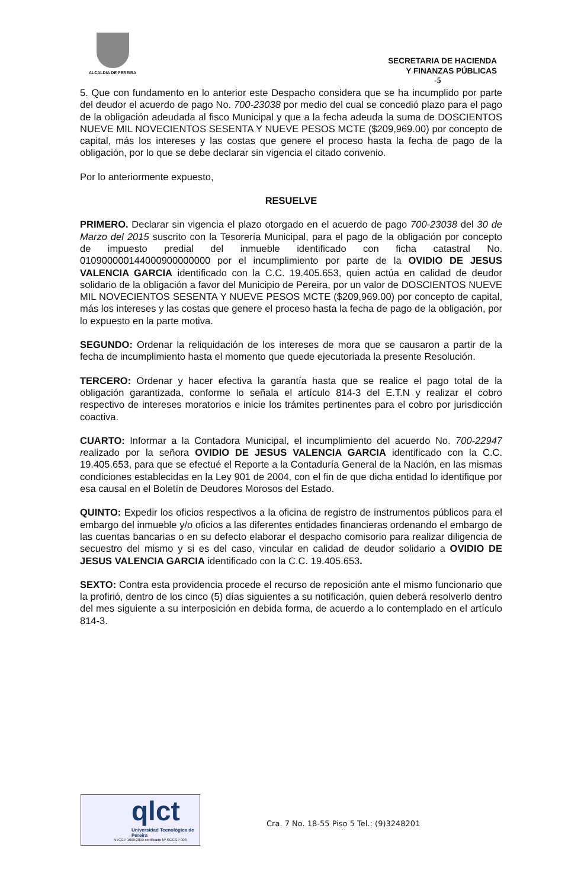ALCALDIA DE PEREIRA
SECRETARIA DE HACIENDA
Y FINANZAS PÚBLICAS
-5
5. Que con fundamento en lo anterior este Despacho considera que se ha incumplido por parte del deudor el acuerdo de pago No. 700-23038 por medio del cual se concedió plazo para el pago de la obligación adeudada al fisco Municipal y que a la fecha adeuda la suma de DOSCIENTOS NUEVE MIL NOVECIENTOS SESENTA Y NUEVE PESOS MCTE ($209,969.00) por concepto de capital, más los intereses y las costas que genere el proceso hasta la fecha de pago de la obligación, por lo que se debe declarar sin vigencia el citado convenio.
Por lo anteriormente expuesto,
RESUELVE
PRIMERO. Declarar sin vigencia el plazo otorgado en el acuerdo de pago 700-23038 del 30 de Marzo del 2015 suscrito con la Tesorería Municipal, para el pago de la obligación por concepto de impuesto predial del inmueble identificado con ficha catastral No. 010900000144000900000000 por el incumplimiento por parte de la OVIDIO DE JESUS VALENCIA GARCIA identificado con la C.C. 19.405.653, quien actúa en calidad de deudor solidario de la obligación a favor del Municipio de Pereira, por un valor de DOSCIENTOS NUEVE MIL NOVECIENTOS SESENTA Y NUEVE PESOS MCTE ($209,969.00) por concepto de capital, más los intereses y las costas que genere el proceso hasta la fecha de pago de la obligación, por lo expuesto en la parte motiva.
SEGUNDO: Ordenar la reliquidación de los intereses de mora que se causaron a partir de la fecha de incumplimiento hasta el momento que quede ejecutoriada la presente Resolución.
TERCERO: Ordenar y hacer efectiva la garantía hasta que se realice el pago total de la obligación garantizada, conforme lo señala el artículo 814-3 del E.T.N y realizar el cobro respectivo de intereses moratorios e inicie los trámites pertinentes para el cobro por jurisdicción coactiva.
CUARTO: Informar a la Contadora Municipal, el incumplimiento del acuerdo No. 700-22947 realizado por la señora OVIDIO DE JESUS VALENCIA GARCIA identificado con la C.C. 19.405.653, para que se efectué el Reporte a la Contaduría General de la Nación, en las mismas condiciones establecidas en la Ley 901 de 2004, con el fin de que dicha entidad lo identifique por esa causal en el Boletín de Deudores Morosos del Estado.
QUINTO: Expedir los oficios respectivos a la oficina de registro de instrumentos públicos para el embargo del inmueble y/o oficios a las diferentes entidades financieras ordenando el embargo de las cuentas bancarias o en su defecto elaborar el despacho comisorio para realizar diligencia de secuestro del mismo y si es del caso, vincular en calidad de deudor solidario a OVIDIO DE JESUS VALENCIA GARCIA identificado con la C.C. 19.405.653.
SEXTO: Contra esta providencia procede el recurso de reposición ante el mismo funcionario que la profirió, dentro de los cinco (5) días siguientes a su notificación, quien deberá resolverlo dentro del mes siguiente a su interposición en debida forma, de acuerdo a lo contemplado en el artículo 814-3.
qlct
Universidad Tecnológica de Pereira
NTCGP 1000:2009 certificado Nº SGCGP 008
Cra. 7 No. 18-55 Piso 5 Tel.: (9)3248201